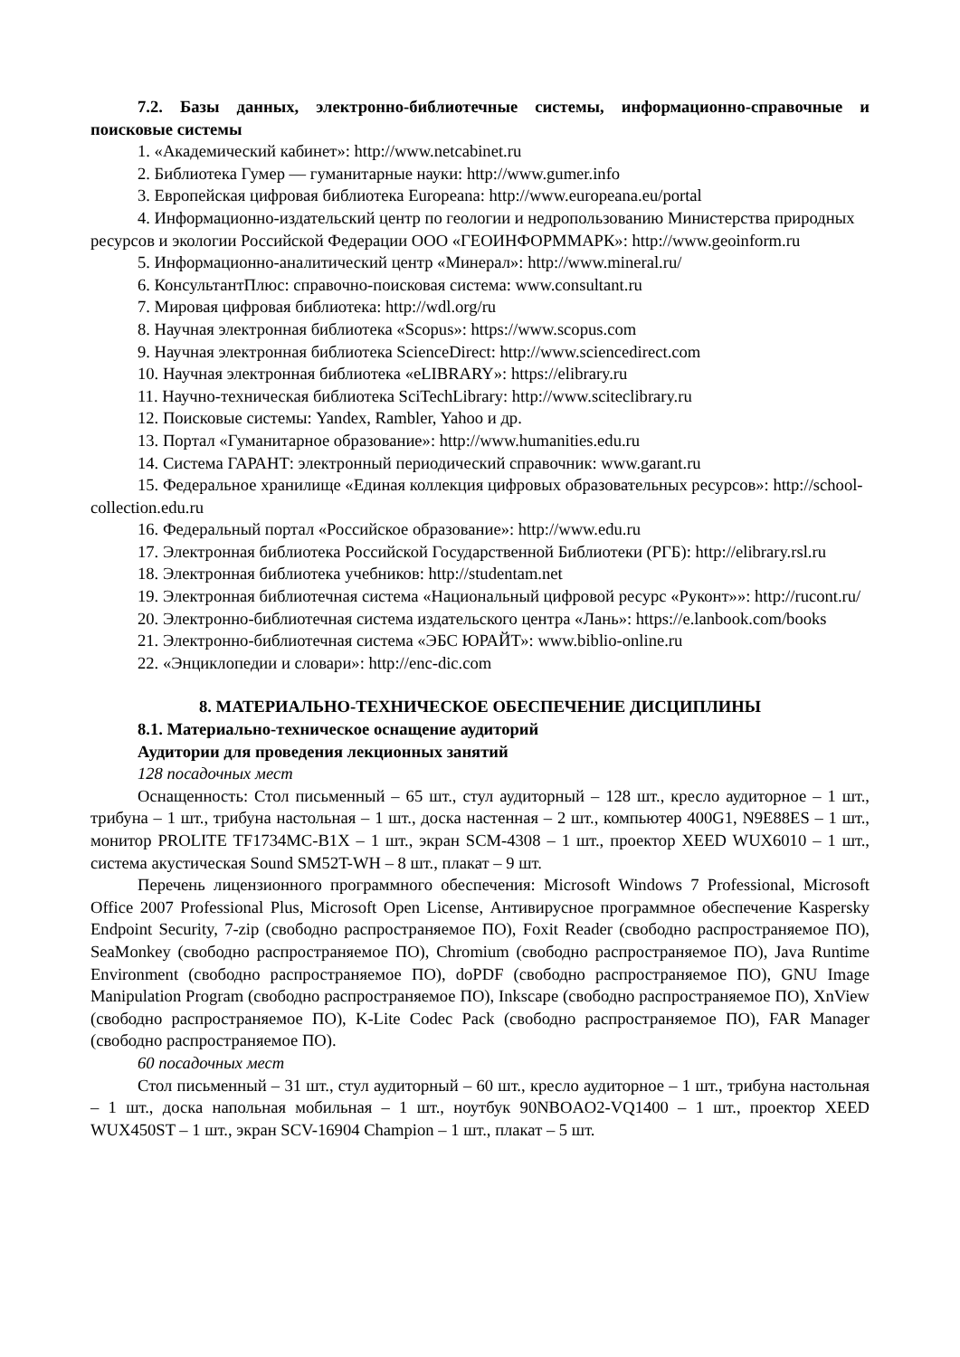7.2. Базы данных, электронно-библиотечные системы, информационно-справочные и поисковые системы
1. «Академический кабинет»: http://www.netcabinet.ru
2. Библиотека Гумер — гуманитарные науки: http://www.gumer.info
3. Европейская цифровая библиотека Europeana: http://www.europeana.eu/portal
4. Информационно-издательский центр по геологии и недропользованию Министерства природных ресурсов и экологии Российской Федерации ООО «ГЕОИНФОРММАРК»: http://www.geoinform.ru
5. Информационно-аналитический центр «Минерал»: http://www.mineral.ru/
6. КонсультантПлюс: справочно-поисковая система: www.consultant.ru
7. Мировая цифровая библиотека: http://wdl.org/ru
8. Научная электронная библиотека «Scopus»: https://www.scopus.com
9. Научная электронная библиотека ScienceDirect: http://www.sciencedirect.com
10. Научная электронная библиотека «eLIBRARY»: https://elibrary.ru
11. Научно-техническая библиотека SciTechLibrary: http://www.sciteclibrary.ru
12. Поисковые системы: Yandex, Rambler, Yahoo и др.
13. Портал «Гуманитарное образование»: http://www.humanities.edu.ru
14. Система ГАРАНТ: электронный периодический справочник: www.garant.ru
15. Федеральное хранилище «Единая коллекция цифровых образовательных ресурсов»: http://school-collection.edu.ru
16. Федеральный портал «Российское образование»: http://www.edu.ru
17. Электронная библиотека Российской Государственной Библиотеки (РГБ): http://elibrary.rsl.ru
18. Электронная библиотека учебников: http://studentam.net
19. Электронная библиотечная система «Национальный цифровой ресурс «Руконт»»: http://rucont.ru/
20. Электронно-библиотечная система издательского центра «Лань»: https://e.lanbook.com/books
21. Электронно-библиотечная система «ЭБС ЮРАЙТ»: www.biblio-online.ru
22. «Энциклопедии и словари»: http://enc-dic.com
8. МАТЕРИАЛЬНО-ТЕХНИЧЕСКОЕ ОБЕСПЕЧЕНИЕ ДИСЦИПЛИНЫ
8.1. Материально-техническое оснащение аудиторий
Аудитории для проведения лекционных занятий
128 посадочных мест
Оснащенность: Стол письменный – 65 шт., стул аудиторный – 128 шт., кресло аудиторное – 1 шт., трибуна – 1 шт., трибуна настольная – 1 шт., доска настенная – 2 шт., компьютер 400G1, N9E88ES – 1 шт., монитор PROLITE TF1734MC-B1X – 1 шт., экран SCM-4308 – 1 шт., проектор XEED WUX6010 – 1 шт., система акустическая Sound SM52T-WH – 8 шт., плакат – 9 шт.
Перечень лицензионного программного обеспечения: Microsoft Windows 7 Professional, Microsoft Office 2007 Professional Plus, Microsoft Open License, Антивирусное программное обеспечение Kaspersky Endpoint Security, 7-zip (свободно распространяемое ПО), Foxit Reader (свободно распространяемое ПО), SeaMonkey (свободно распространяемое ПО), Chromium (свободно распространяемое ПО), Java Runtime Environment (свободно распространяемое ПО), doPDF (свободно распространяемое ПО), GNU Image Manipulation Program (свободно распространяемое ПО), Inkscape (свободно распространяемое ПО), XnView (свободно распространяемое ПО), K-Lite Codec Pack (свободно распространяемое ПО), FAR Manager (свободно распространяемое ПО).
60 посадочных мест
Стол письменный – 31 шт., стул аудиторный – 60 шт., кресло аудиторное – 1 шт., трибуна настольная – 1 шт., доска напольная мобильная – 1 шт., ноутбук 90NBOAO2-VQ1400 – 1 шт., проектор XEED WUX450ST – 1 шт., экран SCV-16904 Champion – 1 шт., плакат – 5 шт.